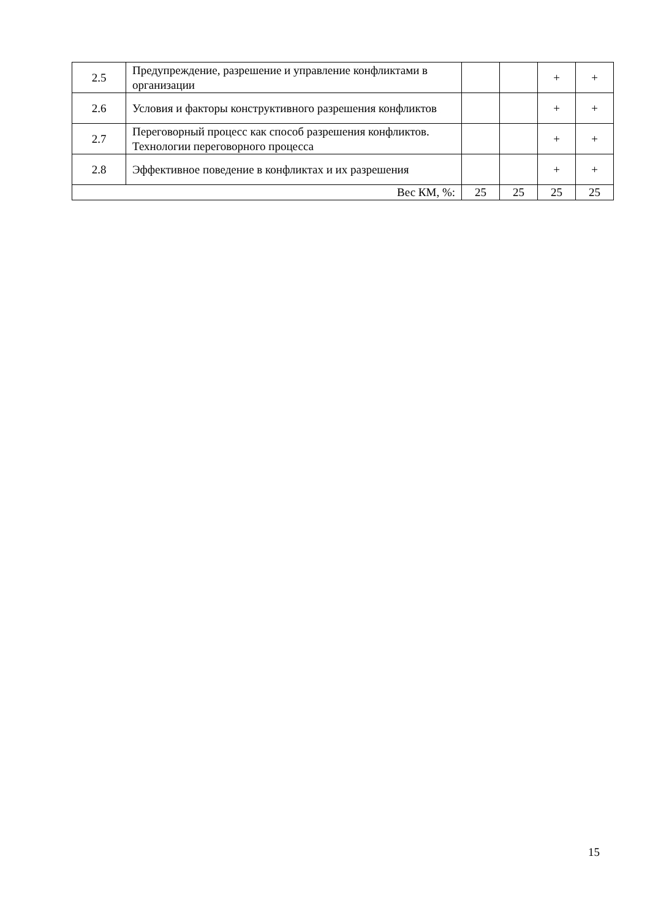| 2.5 | Предупреждение, разрешение и управление конфликтами в организации | | | + | + |
| 2.6 | Условия и факторы конструктивного разрешения конфликтов | | | + | + |
| 2.7 | Переговорный процесс как способ разрешения конфликтов. Технологии переговорного процесса | | | + | + |
| 2.8 | Эффективное поведение в конфликтах и их разрешения | | | + | + |
| Вес КМ, %: | | 25 | 25 | 25 | 25 |
15